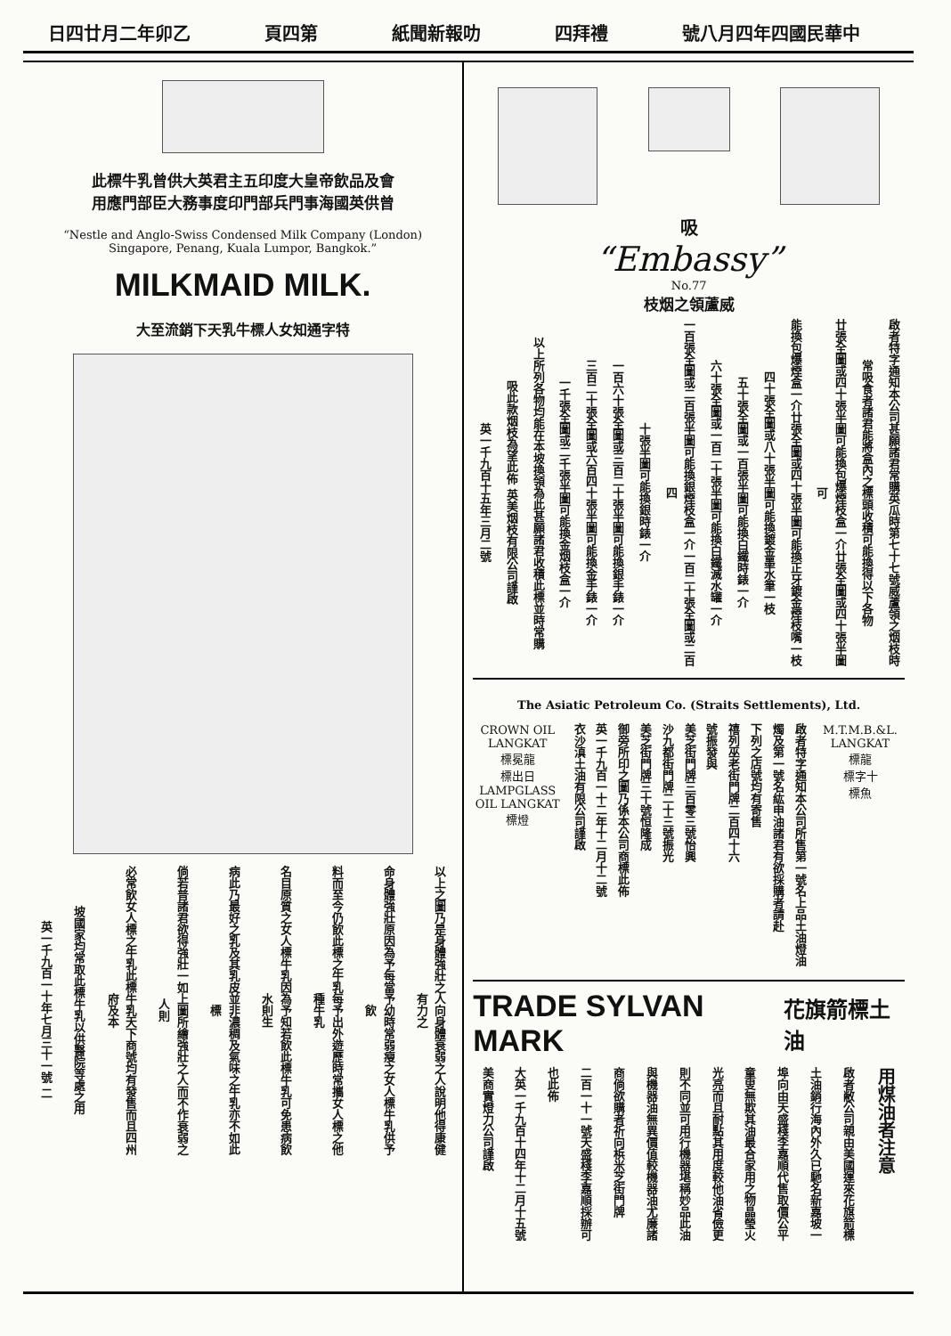日四廿月二年卯乙 頁四第 紙聞新報叻 四拜禮 號八月四年四國民華中
此標牛乳曾供大英君主五印度大皇帝飲品及會
用應門部臣大務事度印門部兵門事海國英供曾
“Nestle and Anglo-Swiss Condensed Milk Company (London)
Singapore, Penang, Kuala Lumpor, Bangkok.”
MILKMAID MILK.
大至流銷下天乳牛標人女知通字特
以上之圖乃是身體強壯之人向身體衰弱之人說明他得康健有力之
命身體強壯原因為予每當予幼時常弱瘦之女人標牛乳供予飲
料而至今仍飲此標之牛乳每予出外遊歷時常攜女人標之他種牛乳
名目原質之女人標牛乳因為予知若飲此標牛乳可免患病飲水則生
病此乃最好之乳及其乳皮並非濃稠及氣味之牛乳亦不如此標
倘若普諸君欲得強壯一如上圖所繪強壯之人而不作衰弱之人則
必常飲女人標之牛乳此標牛乳天下商號均有發售而且四州府及本
坡國家均常取此標牛乳以供醫院等處之用
英一千九百一十年七月三十一號 二
吸
“Embassy”
No.77
枝烟之領蘆威
啟者特字通知本公司甚願諸君常購英瓜時第七十七號威蘆領之烟枝時
常吸食者諸君能將盒內之標頭收積可能換得以下各物
廿張全圖或四十張半圖可能換包爆煙枝盒一介廿張全圖或四十張半圖可
能換包爆煙盒一介廿張全圖或四十張半圖可能換正牙鍍金煙枝嘴一枝
四十張全圖或八十張半圖可能換鍍金墨水筆一枝
五十張全圖或一百張半圖可能換白鐵時錶一介
六十張全圖或一百二十張半圖可能換白鐵滅水罐一介
一百張全圖或二百張半圖可能換銀煙枝盒一介一百二十張全圖或二百四
十張半圖可能換銀時錶一介
一百六十張全圖或三百二十張半圖可能換銀手錶一介
三百二十張全圖或六百四十張半圖可能換金手錶一介
一千張全圖或二千張半圖可能換金烟枝盒一介
以上所列各物均能在本坡換領為此甚願諸君收積此標並時常購
吸此款烟枝為望此佈 英美烟枝有限公司謹啟
英一千九百十五年三月二號
The Asiatic Petroleum Co. (Straits Settlements), Ltd.
CROWN OIL LANGKAT
標冕龍
標出日
LAMPGLASS OIL LANGKAT
標燈
啟者特字通知本公司所售第一號名上品土油燈油
燭及第一號名紘申油諸君有欲採購者請赴
下列之店號均有寄售
禧列巫老街門牌二百四十六
號振發與
美芝街門牌三百零三號怡興
沙九都街門牌二十三號振光
美芝街門牌三十號恒隆成
御旁所印之圖乃係本公司商標此佈
英一千九百一十二年十二月十二號
衣沙滇土油有限公司謹啟
M.T.M.B.&L. LANGKAT
標龍
標字十
標魚
TRADE SYLVAN MARK
花旗箭標土油
用煤油者注意
啟者敝公司親由美國運來花旗箭標
土油銷行海內外久已馳名新嘉坡一
埠向由天盛棧李嘉順代售取價公平
童叟無欺其油最合家用之物晶瑩火
光亮而且耐點其用度較他油省儉更
則不同並可用行機器堪稱妙品此油
與機器油無異價值較機器油尤廉諸
商倘欲購者祈向梹米芝街門牌
二百一十一號天盛棧李嘉順採辦可
也此佈
大英一千九百十四年十二月十五號
美商實燈力公司謹啟